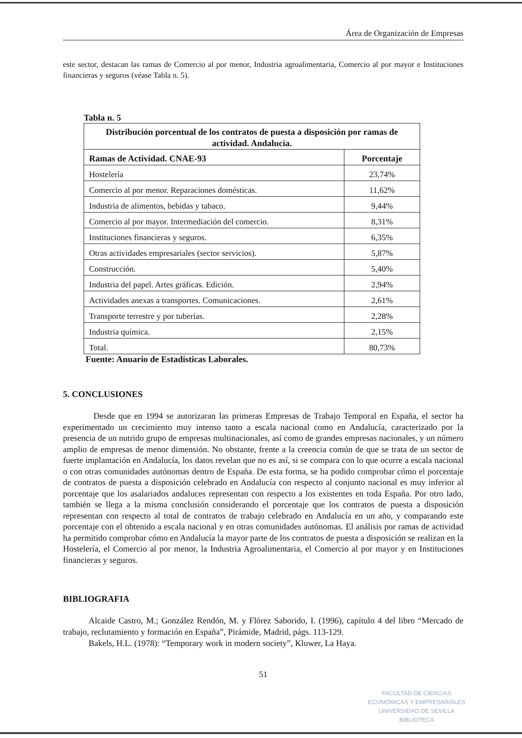Área de Organización de Empresas
este sector, destacan las ramas de Comercio al por menor, Industria agroalimentaria, Comercio al por mayor e Instituciones financieras y seguros (véase Tabla n. 5).
Tabla n. 5
| Distribución porcentual de los contratos de puesta a disposición por ramas de actividad. Andalucía. | |
| --- | --- |
| Ramas de Actividad. CNAE-93 | Porcentaje |
| Hostelería | 23,74% |
| Comercio al por menor. Reparaciones domésticas. | 11,62% |
| Industria de alimentos, bebidas y tabaco. | 9,44% |
| Comercio al por mayor. Intermediación del comercio. | 8,31% |
| Instituciones financieras y seguros. | 6,35% |
| Otras actividades empresariales (sector servicios). | 5,87% |
| Construcción. | 5,40% |
| Industria del papel. Artes gráficas. Edición. | 2,94% |
| Actividades anexas a transportes. Comunicaciones. | 2,61% |
| Transporte terrestre y por tuberías. | 2,28% |
| Industria química. | 2,15% |
| Total. | 80,73% |
Fuente: Anuario de Estadísticas Laborales.
5. CONCLUSIONES
Desde que en 1994 se autorizaran las primeras Empresas de Trabajo Temporal en España, el sector ha experimentado un crecimiento muy intenso tanto a escala nacional como en Andalucía, caracterizado por la presencia de un nutrido grupo de empresas multinacionales, así como de grandes empresas nacionales, y un número amplio de empresas de menor dimensión. No obstante, frente a la creencia común de que se trata de un sector de fuerte implantación en Andalucía, los datos revelan que no es así, si se compara con lo que ocurre a escala nacional o con otras comunidades autónomas dentro de España. De esta forma, se ha podido comprobar cómo el porcentaje de contratos de puesta a disposición celebrado en Andalucía con respecto al conjunto nacional es muy inferior al porcentaje que los asalariados andaluces representan con respecto a los existentes en toda España. Por otro lado, también se llega a la misma conclusión considerando el porcentaje que los contratos de puesta a disposición representan con respecto al total de contratos de trabajo celebrado en Andalucía en un año, y comparando este porcentaje con el obtenido a escala nacional y en otras comunidades autónomas. El análisis por ramas de actividad ha permitido comprobar cómo en Andalucía la mayor parte de los contratos de puesta a disposición se realizan en la Hostelería, el Comercio al por menor, la Industria Agroalimentaria, el Comercio al por mayor y en Instituciones financieras y seguros.
BIBLIOGRAFIA
Alcaide Castro, M.; González Rendón, M. y Flórez Saborido, I. (1996), capítulo 4 del libro “Mercado de trabajo, reclutamiento y formación en España”, Pirámide, Madrid, págs. 113-129.
Bakels, H.L. (1978): “Temporary work in modern society”, Kluwer, La Haya.
51
FACULTAD DE CIENCIAS
ECONÓMICAS Y EMPRESARIALES
UNIVERSIDAD DE SEVILLA
BIBLIOTECA